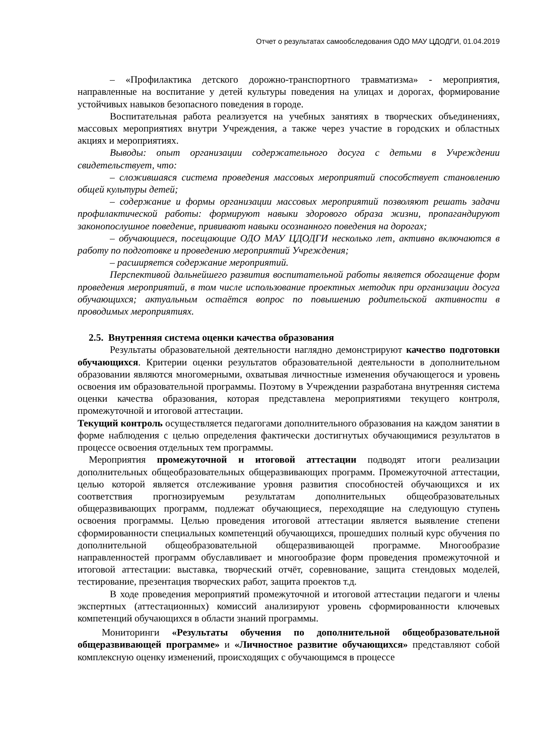Отчет о результатах самообследования ОДО МАУ ЦДОДГИ, 01.04.2019
– «Профилактика детского дорожно-транспортного травматизма» - мероприятия, направленные на воспитание у детей культуры поведения на улицах и дорогах, формирование устойчивых навыков безопасного поведения в городе.
Воспитательная работа реализуется на учебных занятиях в творческих объединениях, массовых мероприятиях внутри Учреждения, а также через участие в городских и областных акциях и мероприятиях.
Выводы: опыт организации содержательного досуга с детьми в Учреждении свидетельствует, что:
– сложившаяся система проведения массовых мероприятий способствует становлению общей культуры детей;
– содержание и формы организации массовых мероприятий позволяют решать задачи профилактической работы: формируют навыки здорового образа жизни, пропагандируют законопослушное поведение, прививают навыки осознанного поведения на дорогах;
– обучающиеся, посещающие ОДО МАУ ЦДОДГИ несколько лет, активно включаются в работу по подготовке и проведению мероприятий Учреждения;
– расширяется содержание мероприятий.
Перспективой дальнейшего развития воспитательной работы является обогащение форм проведения мероприятий, в том числе использование проектных методик при организации досуга обучающихся; актуальным остаётся вопрос по повышению родительской активности в проводимых мероприятиях.
2.5. Внутренняя система оценки качества образования
Результаты образовательной деятельности наглядно демонстрируют качество подготовки обучающихся. Критерии оценки результатов образовательной деятельности в дополнительном образовании являются многомерными, охватывая личностные изменения обучающегося и уровень освоения им образовательной программы. Поэтому в Учреждении разработана внутренняя система оценки качества образования, которая представлена мероприятиями текущего контроля, промежуточной и итоговой аттестации.
Текущий контроль осуществляется педагогами дополнительного образования на каждом занятии в форме наблюдения с целью определения фактически достигнутых обучающимися результатов в процессе освоения отдельных тем программы.
Мероприятия промежуточной и итоговой аттестации подводят итоги реализации дополнительных общеобразовательных общеразвивающих программ. Промежуточной аттестации, целью которой является отслеживание уровня развития способностей обучающихся и их соответствия прогнозируемым результатам дополнительных общеобразовательных общеразвивающих программ, подлежат обучающиеся, переходящие на следующую ступень освоения программы. Целью проведения итоговой аттестации является выявление степени сформированности специальных компетенций обучающихся, прошедших полный курс обучения по дополнительной общеобразовательной общеразвивающей программе. Многообразие направленностей программ обуславливает и многообразие форм проведения промежуточной и итоговой аттестации: выставка, творческий отчёт, соревнование, защита стендовых моделей, тестирование, презентация творческих работ, защита проектов т.д.
В ходе проведения мероприятий промежуточной и итоговой аттестации педагоги и члены экспертных (аттестационных) комиссий анализируют уровень сформированности ключевых компетенций обучающихся в области знаний программы.
Мониторинги «Результаты обучения по дополнительной общеобразовательной общеразвивающей программе» и «Личностное развитие обучающихся» представляют собой комплексную оценку изменений, происходящих с обучающимся в процессе